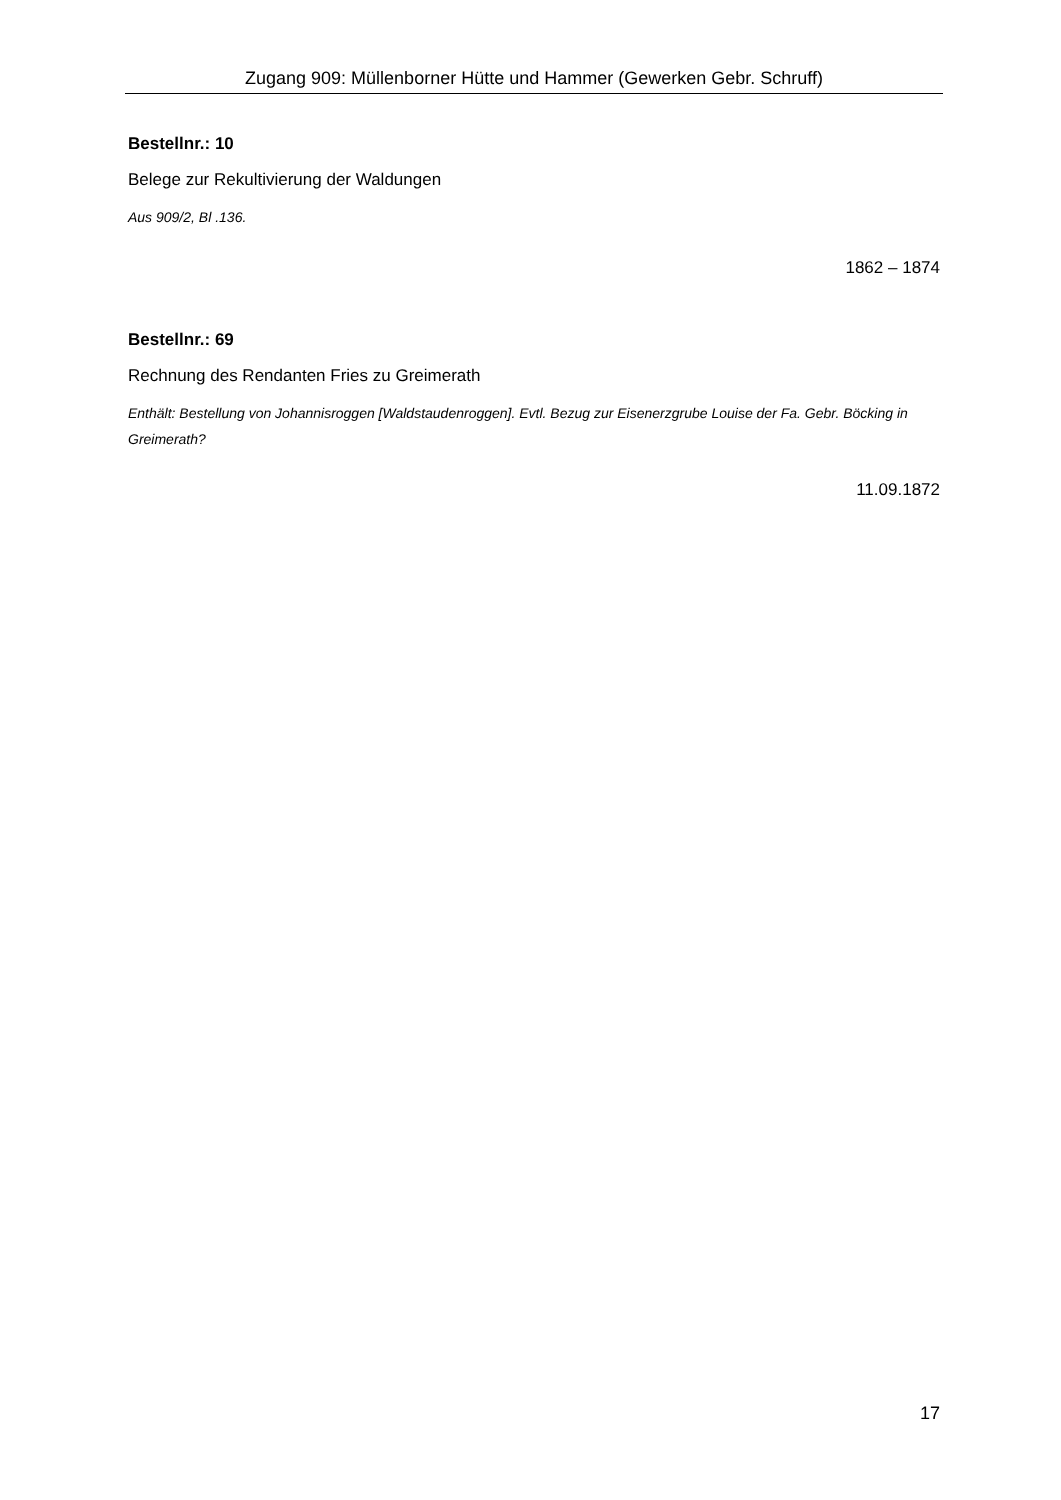Zugang 909: Müllenborner Hütte und Hammer (Gewerken Gebr. Schruff)
Bestellnr.: 10
Belege zur Rekultivierung der Waldungen
Aus 909/2, Bl .136.
1862 – 1874
Bestellnr.: 69
Rechnung des Rendanten Fries zu Greimerath
Enthält: Bestellung von Johannisroggen [Waldstaudenroggen]. Evtl. Bezug zur Eisenerzgrube Louise der Fa. Gebr. Böcking in Greimerath?
11.09.1872
17